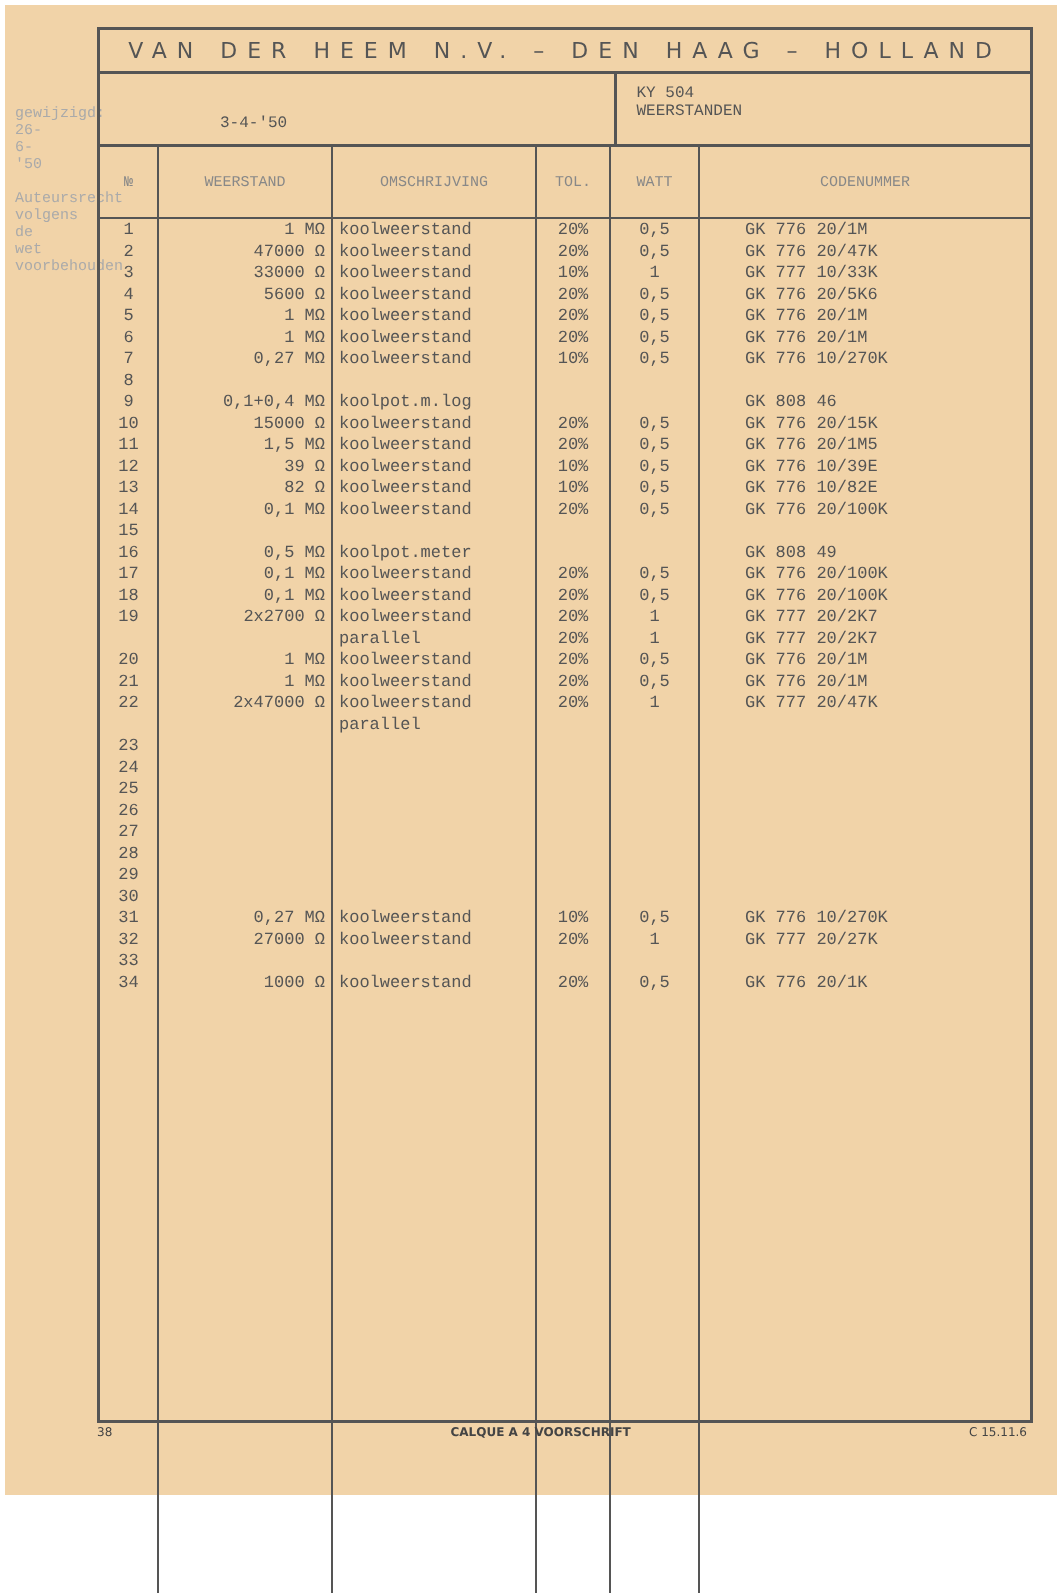gewijzigd: 26-6-'50
Auteursrecht volgens de wet voorbehouden
VAN DER HEEM N.V. – DEN HAAG – HOLLAND
3-4-'50
KY 504
WEERSTANDEN
| № | WEERSTAND | OMSCHRIJVING | TOL. | WATT | CODENUMMER |
| --- | --- | --- | --- | --- | --- |
| 1 | 1 MΩ | koolweerstand | 20% | 0,5 | GK 776 20/1M |
| 2 | 47000 Ω | koolweerstand | 20% | 0,5 | GK 776 20/47K |
| 3 | 33000 Ω | koolweerstand | 10% | 1 | GK 777 10/33K |
| 4 | 5600 Ω | koolweerstand | 20% | 0,5 | GK 776 20/5K6 |
| 5 | 1 MΩ | koolweerstand | 20% | 0,5 | GK 776 20/1M |
| 6 | 1 MΩ | koolweerstand | 20% | 0,5 | GK 776 20/1M |
| 7 | 0,27 MΩ | koolweerstand | 10% | 0,5 | GK 776 10/270K |
| 8 | | | | | |
| 9 | 0,1+0,4 MΩ | koolpot.m.log | | | GK 808 46 |
| 10 | 15000 Ω | koolweerstand | 20% | 0,5 | GK 776 20/15K |
| 11 | 1,5 MΩ | koolweerstand | 20% | 0,5 | GK 776 20/1M5 |
| 12 | 39 Ω | koolweerstand | 10% | 0,5 | GK 776 10/39E |
| 13 | 82 Ω | koolweerstand | 10% | 0,5 | GK 776 10/82E |
| 14 | 0,1 MΩ | koolweerstand | 20% | 0,5 | GK 776 20/100K |
| 15 | | | | | |
| 16 | 0,5 MΩ | koolpot.meter | | | GK 808 49 |
| 17 | 0,1 MΩ | koolweerstand | 20% | 0,5 | GK 776 20/100K |
| 18 | 0,1 MΩ | koolweerstand | 20% | 0,5 | GK 776 20/100K |
| 19 | 2x2700 Ω | koolweerstand | 20% | 1 | GK 777 20/2K7 |
| | | parallel | 20% | 1 | GK 777 20/2K7 |
| 20 | 1 MΩ | koolweerstand | 20% | 0,5 | GK 776 20/1M |
| 21 | 1 MΩ | koolweerstand | 20% | 0,5 | GK 776 20/1M |
| 22 | 2x47000 Ω | koolweerstand | 20% | 1 | GK 777 20/47K |
| | | parallel | | | |
| 23 | | | | | |
| 24 | | | | | |
| 25 | | | | | |
| 26 | | | | | |
| 27 | | | | | |
| 28 | | | | | |
| 29 | | | | | |
| 30 | | | | | |
| 31 | 0,27 MΩ | koolweerstand | 10% | 0,5 | GK 776 10/270K |
| 32 | 27000 Ω | koolweerstand | 20% | 1 | GK 777 20/27K |
| 33 | | | | | |
| 34 | 1000 Ω | koolweerstand | 20% | 0,5 | GK 776 20/1K |
38 CALQUE A 4 VOORSCHRIFT C 15.11.6